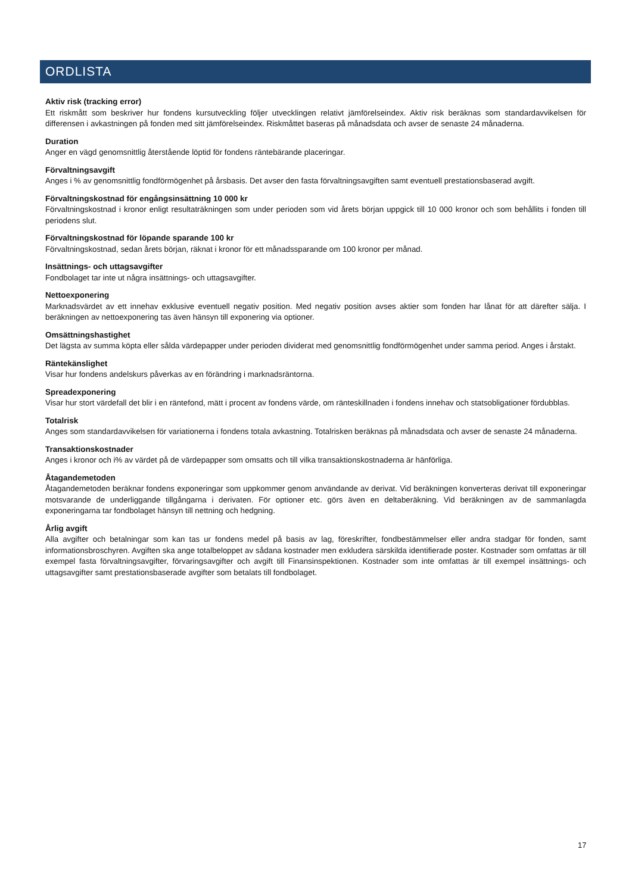ORDLISTA
Aktiv risk (tracking error)
Ett riskmått som beskriver hur fondens kursutveckling följer utvecklingen relativt jämförelseindex. Aktiv risk beräknas som standardavvikelsen för differensen i avkastningen på fonden med sitt jämförelseindex. Riskmåttet baseras på månadsdata och avser de senaste 24 månaderna.
Duration
Anger en vägd genomsnittlig återstående löptid för fondens räntebärande placeringar.
Förvaltningsavgift
Anges i % av genomsnittlig fondförmögenhet på årsbasis. Det avser den fasta förvaltningsavgiften samt eventuell prestationsbaserad avgift.
Förvaltningskostnad för engångsinsättning 10 000 kr
Förvaltningskostnad i kronor enligt resultaträkningen som under perioden som vid årets början uppgick till 10 000 kronor och som behållits i fonden till periodens slut.
Förvaltningskostnad för löpande sparande 100 kr
Förvaltningskostnad, sedan årets början, räknat i kronor för ett månadssparande om 100 kronor per månad.
Insättnings- och uttagsavgifter
Fondbolaget tar inte ut några insättnings- och uttagsavgifter.
Nettoexponering
Marknadsvärdet av ett innehav exklusive eventuell negativ position. Med negativ position avses aktier som fonden har lånat för att därefter sälja. I beräkningen av nettoexponering tas även hänsyn till exponering via optioner.
Omsättningshastighet
Det lägsta av summa köpta eller sålda värdepapper under perioden dividerat med genomsnittlig fondförmögenhet under samma period. Anges i årstakt.
Räntekänslighet
Visar hur fondens andelskurs påverkas av en förändring i marknadsräntorna.
Spreadexponering
Visar hur stort värdefall det blir i en räntefond, mätt i procent av fondens värde, om ränteskillnaden i fondens innehav och statsobligationer fördubblas.
Totalrisk
Anges som standardavvikelsen för variationerna i fondens totala avkastning. Totalrisken beräknas på månadsdata och avser de senaste 24 månaderna.
Transaktionskostnader
Anges i kronor och i% av värdet på de värdepapper som omsatts och till vilka transaktionskostnaderna är hänförliga.
Åtagandemetoden
Åtagandemetoden beräknar fondens exponeringar som uppkommer genom användande av derivat. Vid beräkningen konverteras derivat till exponeringar motsvarande de underliggande tillgångarna i derivaten. För optioner etc. görs även en deltaberäkning. Vid beräkningen av de sammanlagda exponeringarna tar fondbolaget hänsyn till nettning och hedgning.
Årlig avgift
Alla avgifter och betalningar som kan tas ur fondens medel på basis av lag, föreskrifter, fondbestämmelser eller andra stadgar för fonden, samt informationsbroschyren. Avgiften ska ange totalbeloppet av sådana kostnader men exkludera särskilda identifierade poster. Kostnader som omfattas är till exempel fasta förvaltningsavgifter, förvaringsavgifter och avgift till Finansinspektionen. Kostnader som inte omfattas är till exempel insättnings- och uttagsavgifter samt prestationsbaserade avgifter som betalats till fondbolaget.
17